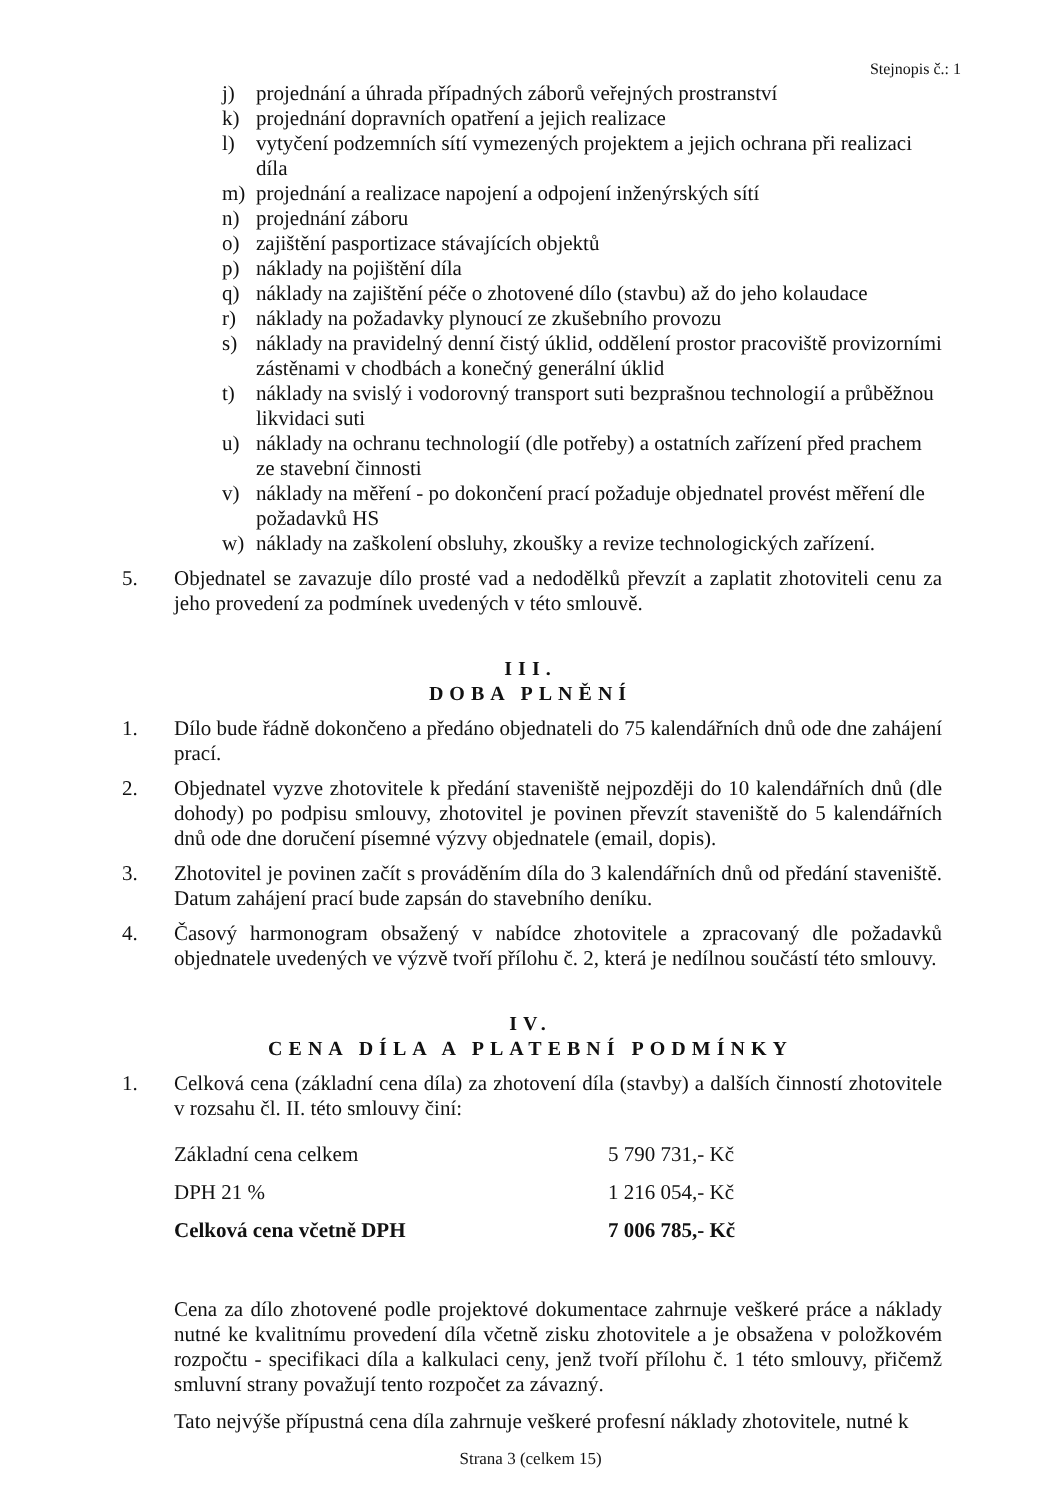Stejnopis č.: 1
j) projednání a úhrada případných záborů veřejných prostranství
k) projednání dopravních opatření a jejich realizace
l) vytyčení podzemních sítí vymezených projektem a jejich ochrana při realizaci díla
m) projednání a realizace napojení a odpojení inženýrských sítí
n) projednání záboru
o) zajištění pasportizace stávajících objektů
p) náklady na pojištění díla
q) náklady na zajištění péče o zhotovené dílo (stavbu) až do jeho kolaudace
r) náklady na požadavky plynoucí ze zkušebního provozu
s) náklady na pravidelný denní čistý úklid, oddělení prostor pracoviště provizorními zástěnami v chodbách a konečný generální úklid
t) náklady na svislý i vodorovný transport suti bezprašnou technologií a průběžnou likvidaci suti
u) náklady na ochranu technologií (dle potřeby) a ostatních zařízení před prachem ze stavební činnosti
v) náklady na měření - po dokončení prací požaduje objednatel provést měření dle požadavků HS
w) náklady na zaškolení obsluhy, zkoušky a revize technologických zařízení.
5. Objednatel se zavazuje dílo prosté vad a nedodělků převzít a zaplatit zhotoviteli cenu za jeho provedení za podmínek uvedených v této smlouvě.
III.
DOBA PLNĚNÍ
1. Dílo bude řádně dokončeno a předáno objednateli do 75 kalendářních dnů ode dne zahájení prací.
2. Objednatel vyzve zhotovitele k předání staveniště nejpozději do 10 kalendářních dnů (dle dohody) po podpisu smlouvy, zhotovitel je povinen převzít staveniště do 5 kalendářních dnů ode dne doručení písemné výzvy objednatele (email, dopis).
3. Zhotovitel je povinen začít s prováděním díla do 3 kalendářních dnů od předání staveniště. Datum zahájení prací bude zapsán do stavebního deníku.
4. Časový harmonogram obsažený v nabídce zhotovitele a zpracovaný dle požadavků objednatele uvedených ve výzvě tvoří přílohu č. 2, která je nedílnou součástí této smlouvy.
IV.
CENA DÍLA A PLATEBNÍ PODMÍNKY
1. Celková cena (základní cena díla) za zhotovení díla (stavby) a dalších činností zhotovitele v rozsahu čl. II. této smlouvy činí:
| Základní cena celkem | 5 790 731,- Kč |
| DPH 21 % | 1 216 054,- Kč |
| Celková cena včetně DPH | 7 006 785,- Kč |
Cena za dílo zhotovené podle projektové dokumentace zahrnuje veškeré práce a náklady nutné ke kvalitnímu provedení díla včetně zisku zhotovitele a je obsažena v položkovém rozpočtu - specifikaci díla a kalkulaci ceny, jenž tvoří přílohu č. 1 této smlouvy, přičemž smluvní strany považují tento rozpočet za závazný.
Tato nejvýše přípustná cena díla zahrnuje veškeré profesní náklady zhotovitele, nutné k
Strana 3 (celkem 15)